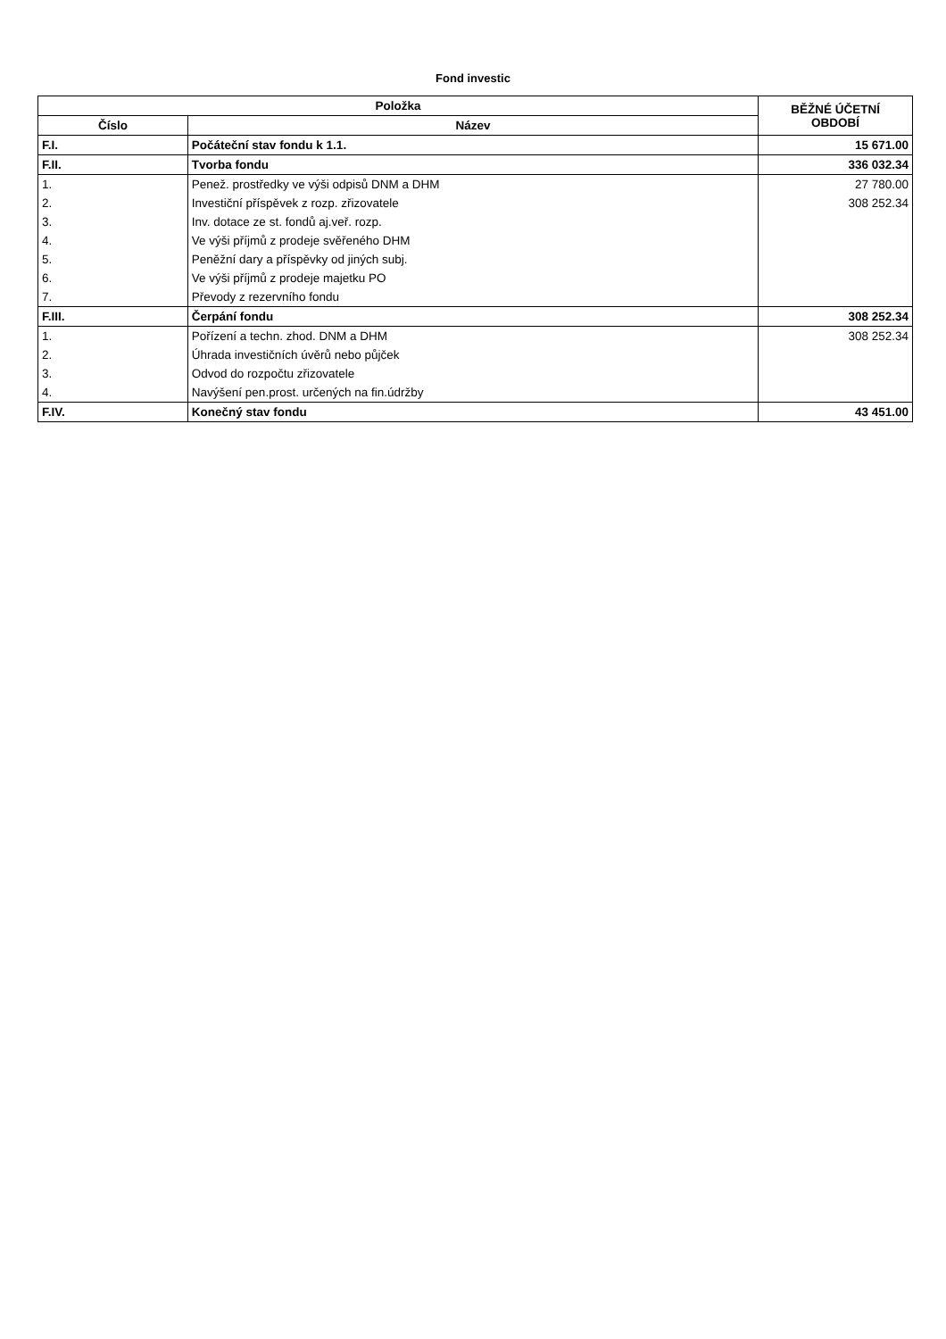Fond investic
| Položka | | BĚŽNÉ ÚČETNÍ OBDOBÍ |
| --- | --- | --- |
| Číslo | Název | |
| F.I. | Počáteční stav fondu k 1.1. | 15 671.00 |
| F.II. | Tvorba fondu | 336 032.34 |
| 1. | Penež. prostředky ve výši odpisů DNM a DHM | 27 780.00 |
| 2. | Investiční příspěvek z rozp. zřizovatele | 308 252.34 |
| 3. | Inv. dotace ze st. fondů aj.veř. rozp. | |
| 4. | Ve výši příjmů z prodeje svěřeného DHM | |
| 5. | Peněžní dary a příspěvky od jiných subj. | |
| 6. | Ve výši příjmů z prodeje majetku PO | |
| 7. | Převody z rezervního fondu | |
| F.III. | Čerpání fondu | 308 252.34 |
| 1. | Pořízení a techn. zhod. DNM a DHM | 308 252.34 |
| 2. | Úhrada investičních úvěrů nebo půjček | |
| 3. | Odvod do rozpočtu zřizovatele | |
| 4. | Navýšení pen.prost. určených na fin.údržby | |
| F.IV. | Konečný stav fondu | 43 451.00 |